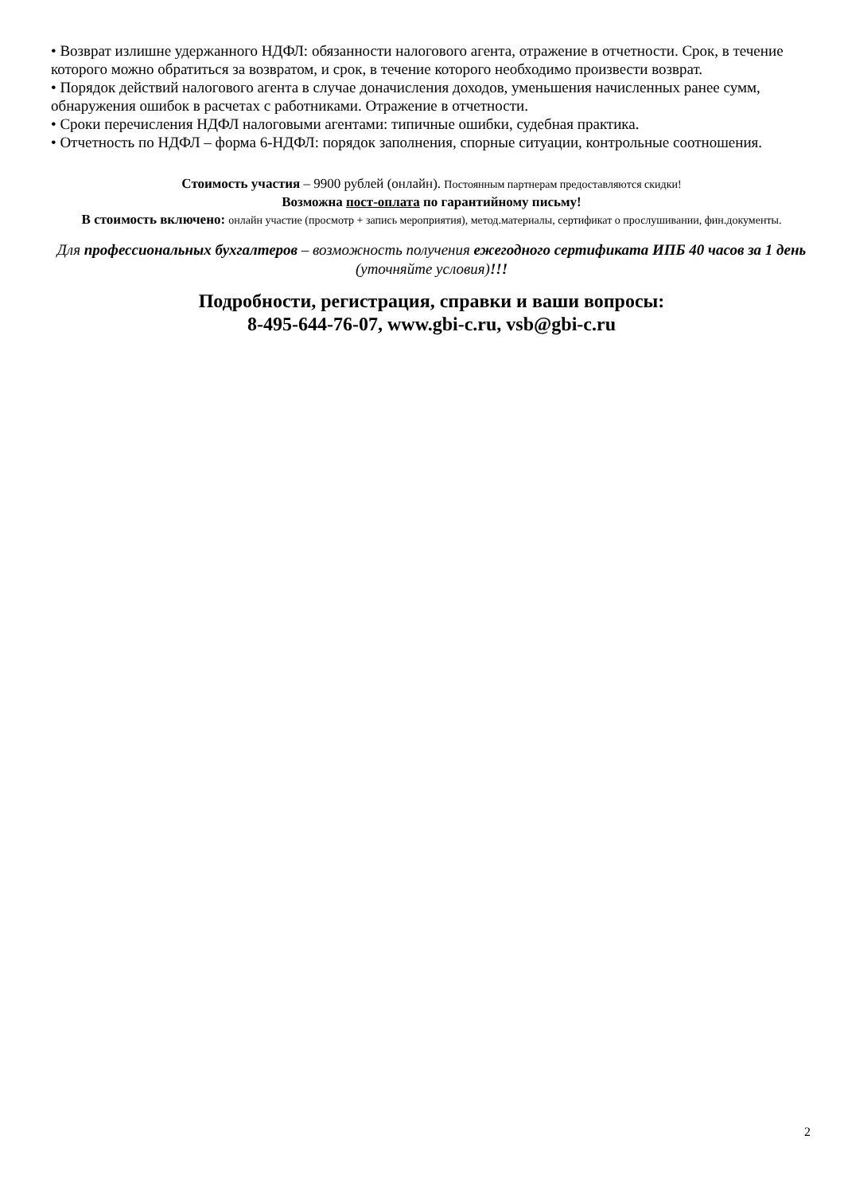• Возврат излишне удержанного НДФЛ: обязанности налогового агента, отражение в отчетности. Срок, в течение которого можно обратиться за возвратом, и срок, в течение которого необходимо произвести возврат.
• Порядок действий налогового агента в случае доначисления доходов, уменьшения начисленных ранее сумм, обнаружения ошибок в расчетах с работниками. Отражение в отчетности.
• Сроки перечисления НДФЛ налоговыми агентами: типичные ошибки, судебная практика.
• Отчетность по НДФЛ – форма 6-НДФЛ: порядок заполнения, спорные ситуации, контрольные соотношения.
Стоимость участия – 9900 рублей (онлайн). Постоянным партнерам предоставляются скидки!
Возможна пост-оплата по гарантийному письму!
В стоимость включено: онлайн участие (просмотр + запись мероприятия), метод.материалы, сертификат о прослушивании, фин.документы.
Для профессиональных бухгалтеров – возможность получения ежегодного сертификата ИПБ 40 часов за 1 день (уточняйте условия)!!!
Подробности, регистрация, справки и ваши вопросы:
8-495-644-76-07, www.gbi-c.ru, vsb@gbi-c.ru
2